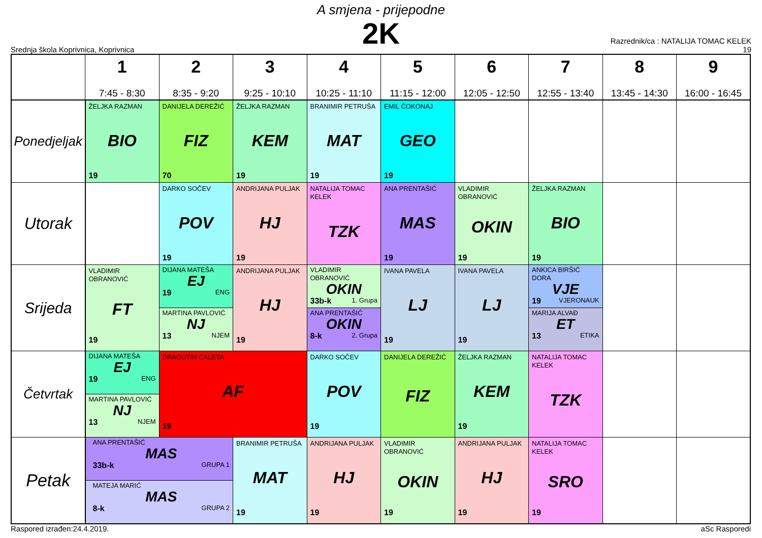A smjena - prijepodne
2K
Srednja škola Koprivnica, Koprivnica
Razrednik/ca : NATALIJA TOMAC KELEK
19
| | 1 7:45 - 8:30 | 2 8:35 - 9:20 | 3 9:25 - 10:10 | 4 10:25 - 11:10 | 5 11:15 - 12:00 | 6 12:05 - 12:50 | 7 12:55 - 13:40 | 8 13:45 - 14:30 | 9 16:00 - 16:45 |
| --- | --- | --- | --- | --- | --- | --- | --- | --- | --- |
| Ponedjeljak | ŽELJKA RAZMAN BIO 19 | DANIJELA DEREŽIĆ FIZ 70 | ŽELJKA RAZMAN KEM 19 | BRANIMIR PETRUŠA MAT 19 | EMIL ČOKONAJ GEO 19 | | | | |
| Utorak | | DARKO SOČEV POV 19 | ANDRIJANA PULJAK HJ 19 | NATALIJA TOMAC KELEK TZK | ANA PRENTAŠIĆ MAS 19 | VLADIMIR OBRANOVIĆ OKIN 19 | ŽELJKA RAZMAN BIO 19 | | |
| Srijeda | VLADIMIR OBRANOVIĆ FT 19 | DIJANA MATEŠA EJ 19 ENG MARTINA PAVLOVIĆ NJ 13 NJEM | ANDRIJANA PULJAK HJ 19 | VLADIMIR OBRANOVIĆ OKIN 33b-k 1. Grupa ANA PRENTAŠIĆ OKIN 8-k 2. Grupa | IVANA PAVELA LJ 19 | IVANA PAVELA LJ 19 | ANKICA BIRŠIĆ DORA VJE 19 VJERONAUK MARIJA ALVAĐ ET 13 ETIKA | | |
| Četvrtak | DIJANA MATEŠA EJ 19 ENG MARTINA PAVLOVIĆ NJ 13 NJEM | DRAGUTIN ĆALETA AF 19 | | DARKO SOČEV POV 19 | DANIJELA DEREŽIĆ FIZ | ŽELJKA RAZMAN KEM 19 | NATALIJA TOMAC KELEK TZK | | |
| Petak | ANA PRENTAŠIĆ MAS 33b-k GRUPA 1 MATEJA MARIĆ MAS 8-k GRUPA 2 | | BRANIMIR PETRUŠA MAT 19 | ANDRIJANA PULJAK HJ 19 | VLADIMIR OBRANOVIĆ OKIN 19 | ANDRIJANA PULJAK HJ 19 | NATALIJA TOMAC KELEK SRO 19 | | |
Raspored izrađen:24.4.2019. aSc Rasporedi